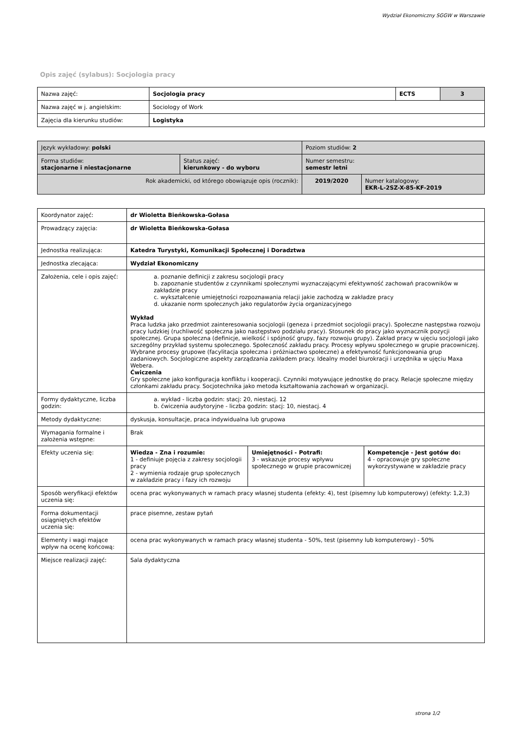Wydział Ekonomiczny SGGW w Warszawie
Opis zajęć (sylabus): Socjologia pracy
| Nazwa zajęć: | Socjologia pracy | ECTS | 3 |
| Nazwa zajęć w j. angielskim: | Sociology of Work | | |
| Zajęcia dla kierunku studiów: | Logistyka | | |
| Język wykładowy: polski | | Poziom studiów: 2 | |
| Forma studiów: stacjonarne i niestacjonarne | Status zajęć: kierunkowy - do wyboru | Numer semestru: semestr letni | |
| Rok akademicki, od którego obowiązuje opis (rocznik): | | 2019/2020 | Numer katalogowy: EKR-L-2SZ-X-85-KF-2019 |
| Koordynator zajęć: | dr Wioletta Bieńkowska-Gołasa | | |
| Prowadzący zajęcia: | dr Wioletta Bieńkowska-Gołasa | | |
| Jednostka realizująca: | Katedra Turystyki, Komunikacji Społecznej i Doradztwa | | |
| Jednostka zlecająca: | Wydział Ekonomiczny | | |
| Założenia, cele i opis zajęć: | a. poznanie definicji z zakresu socjologii pracy b. zapoznanie studentów z czynnikami społecznymi wyznaczającymi efektywność zachowań pracowników w zakładzie pracy c. wykształcenie umiejętności rozpoznawania relacji jakie zachodzą w zakładze pracy d. ukazanie norm społecznych jako regulatorów życia organizacyjnego Wykład Praca ludzka jako przedmiot zainteresowania socjologii (geneza i przedmiot socjologii pracy). Społeczne następstwa rozwoju pracy ludzkiej (ruchliwość społeczna jako następstwo podziału pracy). Stosunek do pracy jako wyznacznik pozycji społecznej. Grupa społeczna (definicje, wielkość i spójność grupy, fazy rozwoju grupy). Zakład pracy w ujęciu socjologii jako szczególny przykład systemu społecznego. Społeczność zakładu pracy. Procesy wpływu społecznego w grupie pracowniczej. Wybrane procesy grupowe (facylitacja społeczna i próżniactwo społeczne) a efektywność funkcjonowania grup zadaniowych. Socjologiczne aspekty zarządzania zakładem pracy. Idealny model biurokracji i urzędnika w ujęciu Maxa Webera. Ćwiczenia Gry społeczne jako konfiguracja konfliktu i kooperacji. Czynniki motywujące jednostkę do pracy. Relacje społeczne między członkami zakładu pracy. Socjotechnika jako metoda kształtowania zachowań w organizacji. | | |
| Formy dydaktyczne, liczba godzin: | a. wykład - liczba godzin: stacj: 20, niestacj. 12 b. ćwiczenia audytoryjne - liczba godzin: stacj: 10, niestacj. 4 | | |
| Metody dydaktyczne: | dyskusja, konsultacje, praca indywidualna lub grupowa | | |
| Wymagania formalne i założenia wstępne: | Brak | | |
| Efekty uczenia się: | Wiedza - Zna i rozumie: 1 - definiuje pojęcia z zakresy socjologii pracy 2 - wymienia rodzaje grup społecznych w zakładzie pracy i fazy ich rozwoju | Umiejętności - Potrafi: 3 - wskazuje procesy wpływu społecznego w grupie pracowniczej | Kompetencje - Jest gotów do: 4 - opracowuje gry społeczne wykorzystywane w zakładzie pracy |
| Sposób weryfikacji efektów uczenia się: | ocena prac wykonywanych w ramach pracy własnej studenta (efekty: 4), test (pisemny lub komputerowy) (efekty: 1,2,3) | | |
| Forma dokumentacji osiągniętych efektów uczenia się: | prace pisemne, zestaw pytań | | |
| Elementy i wagi mające wpływ na ocenę końcową: | ocena prac wykonywanych w ramach pracy własnej studenta - 50%, test (pisemny lub komputerowy) - 50% | | |
| Miejsce realizacji zajęć: | Sala dydaktyczna | | |
strona 1/2